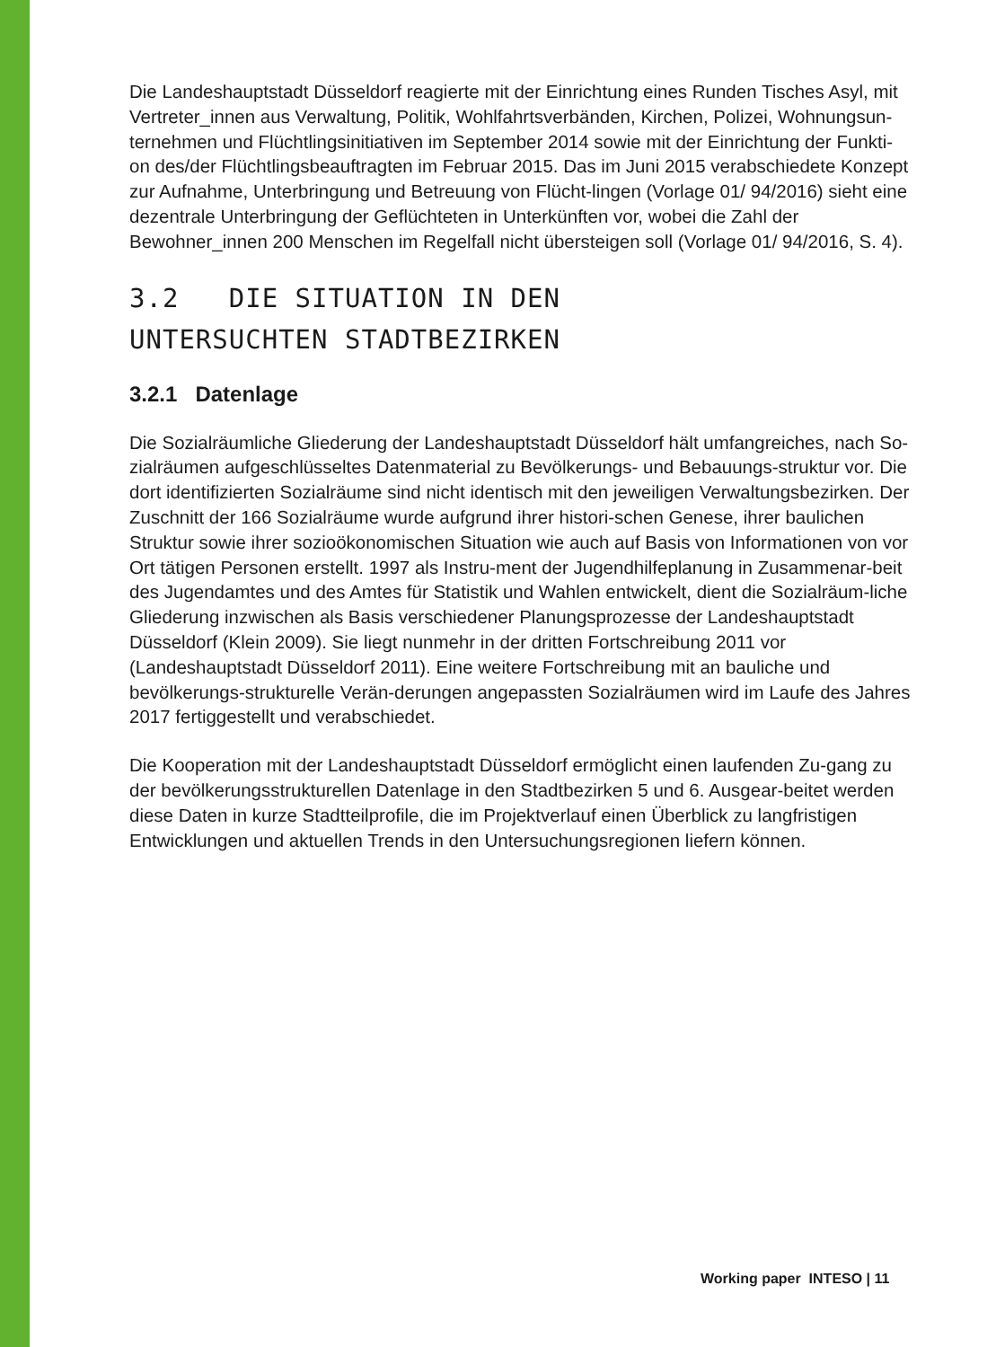Die Landeshauptstadt Düsseldorf reagierte mit der Einrichtung eines Runden Tisches Asyl, mit Vertreter_innen aus Verwaltung, Politik, Wohlfahrtsverbänden, Kirchen, Polizei, Wohnungsun-ternehmen und Flüchtlingsinitiativen im September 2014 sowie mit der Einrichtung der Funkti-on des/der Flüchtlingsbeauftragten im Februar 2015. Das im Juni 2015 verabschiedete Konzept zur Aufnahme, Unterbringung und Betreuung von Flücht-lingen (Vorlage 01/ 94/2016) sieht eine dezentrale Unterbringung der Geflüchteten in Unterkünften vor, wobei die Zahl der Bewohner_innen 200 Menschen im Regelfall nicht übersteigen soll (Vorlage 01/ 94/2016, S. 4).
3.2 DIE SITUATION IN DEN
UNTERSUCHTEN STADTBEZIRKEN
3.2.1 Datenlage
Die Sozialräumliche Gliederung der Landeshauptstadt Düsseldorf hält umfangreiches, nach So-zialräumen aufgeschlüsseltes Datenmaterial zu Bevölkerungs- und Bebauungs-struktur vor. Die dort identifizierten Sozialräume sind nicht identisch mit den jeweiligen Verwaltungsbezirken. Der Zuschnitt der 166 Sozialräume wurde aufgrund ihrer histori-schen Genese, ihrer baulichen Struktur sowie ihrer sozioökonomischen Situation wie auch auf Basis von Informationen von vor Ort tätigen Personen erstellt. 1997 als Instru-ment der Jugendhilfeplanung in Zusammenar-beit des Jugendamtes und des Amtes für Statistik und Wahlen entwickelt, dient die Sozialräum-liche Gliederung inzwischen als Basis verschiedener Planungsprozesse der Landeshauptstadt Düsseldorf (Klein 2009). Sie liegt nunmehr in der dritten Fortschreibung 2011 vor (Landeshauptstadt Düsseldorf 2011). Eine weitere Fortschreibung mit an bauliche und bevölkerungs-strukturelle Verän-derungen angepassten Sozialräumen wird im Laufe des Jahres 2017 fertiggestellt und verabschiedet.
Die Kooperation mit der Landeshauptstadt Düsseldorf ermöglicht einen laufenden Zu-gang zu der bevölkerungsstrukturellen Datenlage in den Stadtbezirken 5 und 6. Ausgear-beitet werden diese Daten in kurze Stadtteilprofile, die im Projektverlauf einen Überblick zu langfristigen Entwicklungen und aktuellen Trends in den Untersuchungsregionen liefern können.
Working paper INTESO | 11